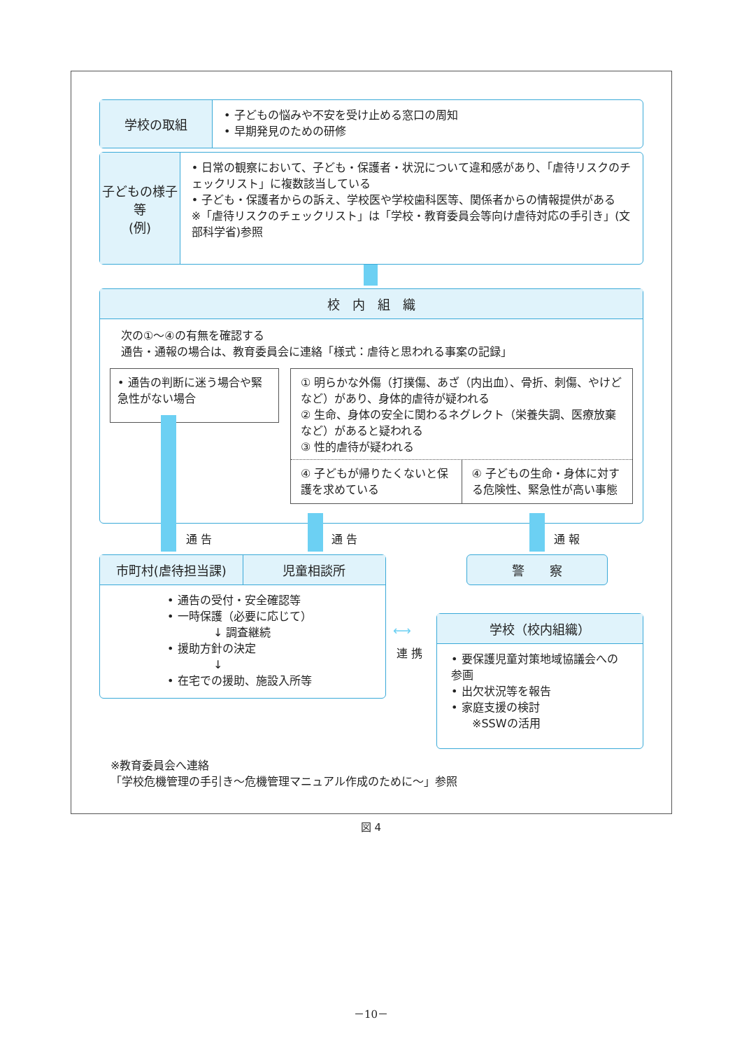学校の取組
• 子どもの悩みや不安を受け止める窓口の周知
• 早期発見のための研修
子どもの様子等
(例)
• 日常の観察において、子ども・保護者・状況について違和感があり、「虐待リスクのチェックリスト」に複数該当している
• 子ども・保護者からの訴え、学校医や学校歯科医等、関係者からの情報提供がある
※「虐待リスクのチェックリスト」は「学校・教育委員会等向け虐待対応の手引き」(文部科学省)参照
校　内　組　織
次の①〜④の有無を確認する
通告・通報の場合は、教育委員会に連絡「様式：虐待と思われる事案の記録」
• 通告の判断に迷う場合や緊急性がない場合
① 明らかな外傷（打撲傷、あざ（内出血）、骨折、刺傷、やけどなど）があり、身体的虐待が疑われる
② 生命、身体の安全に関わるネグレクト（栄養失調、医療放棄など）があると疑われる
③ 性的虐待が疑われる
④ 子どもが帰りたくないと保護を求めている
④ 子どもの生命・身体に対する危険性、緊急性が高い事態
通 告 通 告 通 報
市町村(虐待担当課) 児童相談所
• 通告の受付・安全確認等
• 一時保護（必要に応じて）
↓ 調査継続
• 援助方針の決定
↓
• 在宅での援助、施設入所等
警　　察
⟷
連 携
学校（校内組織）
• 要保護児童対策地域協議会への参画
• 出欠状況等を報告
• 家庭支援の検討
※SSWの活用
※教育委員会へ連絡
「学校危機管理の手引き〜危機管理マニュアル作成のために〜」参照
図 4
－10－